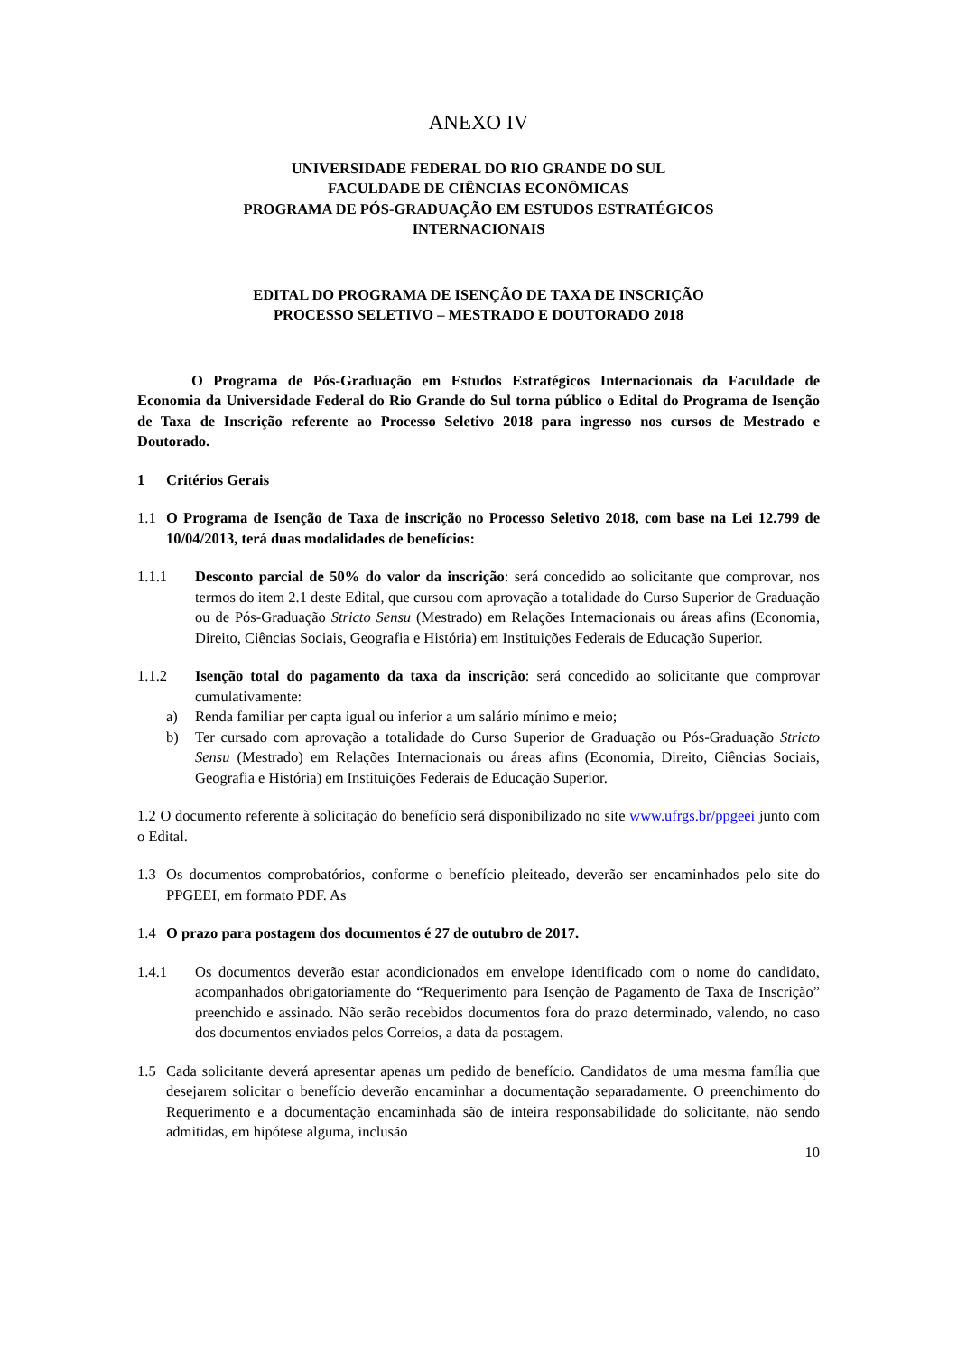ANEXO IV
UNIVERSIDADE FEDERAL DO RIO GRANDE DO SUL
FACULDADE DE CIÊNCIAS ECONÔMICAS
PROGRAMA DE PÓS-GRADUAÇÃO EM ESTUDOS ESTRATÉGICOS
INTERNACIONAIS
EDITAL DO PROGRAMA DE ISENÇÃO DE TAXA DE INSCRIÇÃO
PROCESSO SELETIVO – MESTRADO E DOUTORADO 2018
O Programa de Pós-Graduação em Estudos Estratégicos Internacionais da Faculdade de Economia da Universidade Federal do Rio Grande do Sul torna público o Edital do Programa de Isenção de Taxa de Inscrição referente ao Processo Seletivo 2018 para ingresso nos cursos de Mestrado e Doutorado.
1 Critérios Gerais
1.1 O Programa de Isenção de Taxa de inscrição no Processo Seletivo 2018, com base na Lei 12.799 de 10/04/2013, terá duas modalidades de benefícios:
1.1.1 Desconto parcial de 50% do valor da inscrição: será concedido ao solicitante que comprovar, nos termos do item 2.1 deste Edital, que cursou com aprovação a totalidade do Curso Superior de Graduação ou de Pós-Graduação Stricto Sensu (Mestrado) em Relações Internacionais ou áreas afins (Economia, Direito, Ciências Sociais, Geografia e História) em Instituições Federais de Educação Superior.
1.1.2 Isenção total do pagamento da taxa da inscrição: será concedido ao solicitante que comprovar cumulativamente:
a) Renda familiar per capta igual ou inferior a um salário mínimo e meio;
b) Ter cursado com aprovação a totalidade do Curso Superior de Graduação ou Pós-Graduação Stricto Sensu (Mestrado) em Relações Internacionais ou áreas afins (Economia, Direito, Ciências Sociais, Geografia e História) em Instituições Federais de Educação Superior.
1.2 O documento referente à solicitação do benefício será disponibilizado no site www.ufrgs.br/ppgeei junto com o Edital.
1.3 Os documentos comprobatórios, conforme o benefício pleiteado, deverão ser encaminhados pelo site do PPGEEI, em formato PDF. As
1.4 O prazo para postagem dos documentos é 27 de outubro de 2017.
1.4.1 Os documentos deverão estar acondicionados em envelope identificado com o nome do candidato, acompanhados obrigatoriamente do “Requerimento para Isenção de Pagamento de Taxa de Inscrição” preenchido e assinado. Não serão recebidos documentos fora do prazo determinado, valendo, no caso dos documentos enviados pelos Correios, a data da postagem.
1.5 Cada solicitante deverá apresentar apenas um pedido de benefício. Candidatos de uma mesma família que desejarem solicitar o benefício deverão encaminhar a documentação separadamente. O preenchimento do Requerimento e a documentação encaminhada são de inteira responsabilidade do solicitante, não sendo admitidas, em hipótese alguma, inclusão
10